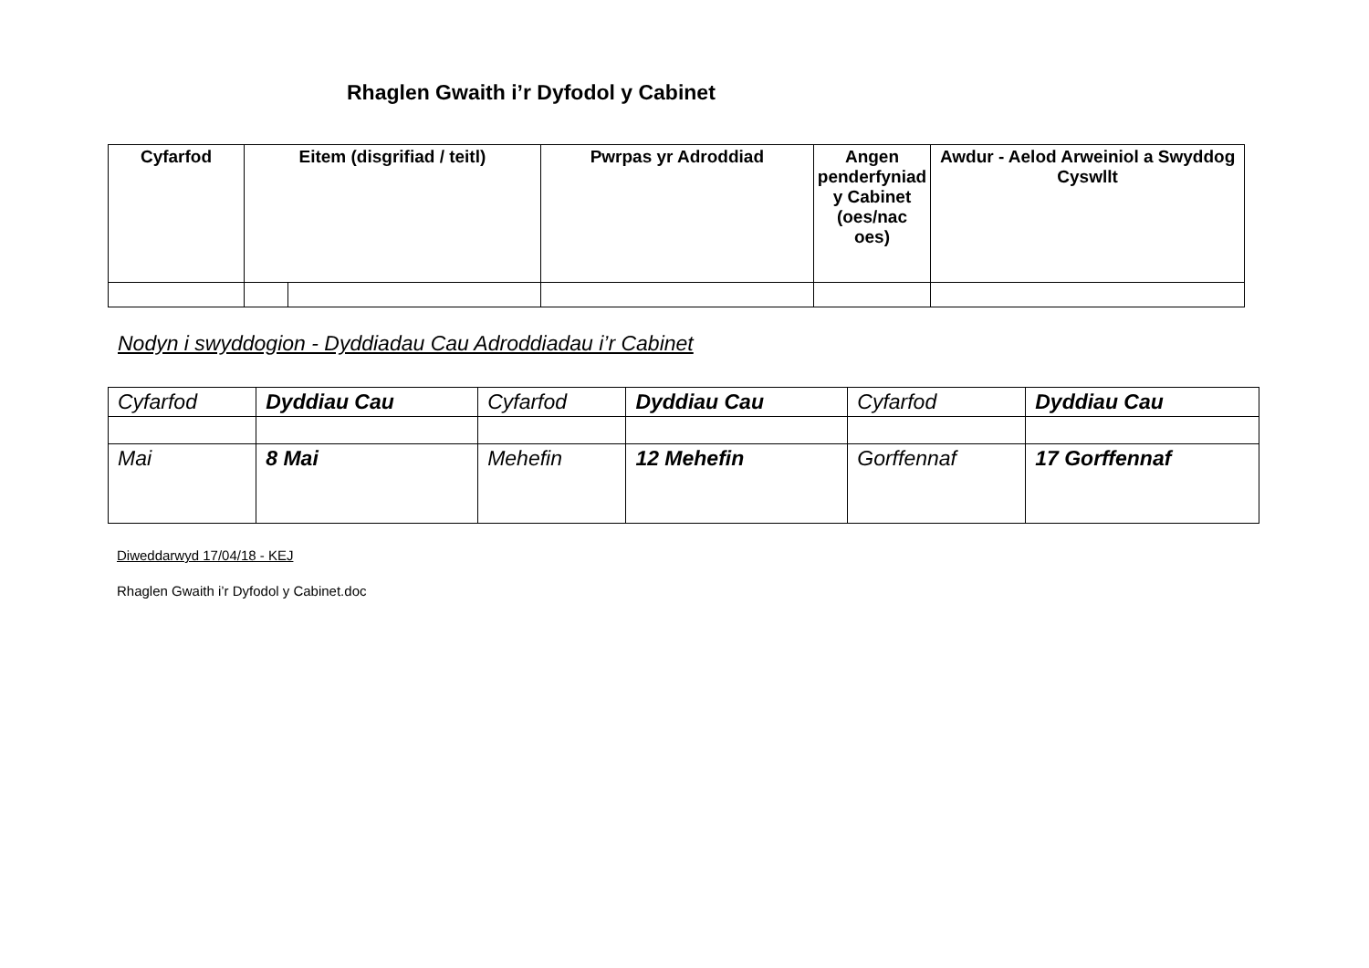Rhaglen Gwaith i’r Dyfodol y Cabinet
| Cyfarfod | Eitem (disgrifiad / teitl) | | Pwrpas yr Adroddiad | Angen penderfyniad y Cabinet (oes/nac oes) | Awdur - Aelod Arweiniol a Swyddog Cyswllt |
| --- | --- | --- | --- | --- | --- |
Nodyn i swyddogion - Dyddiadau Cau Adroddiadau i’r Cabinet
| Cyfarfod | Dyddiau Cau | Cyfarfod | Dyddiau Cau | Cyfarfod | Dyddiau Cau |
| Mai | 8 Mai | Mehefin | 12 Mehefin | Gorffennaf | 17 Gorffennaf |
Diweddarwyd 17/04/18 - KEJ
Rhaglen Gwaith i’r Dyfodol y Cabinet.doc